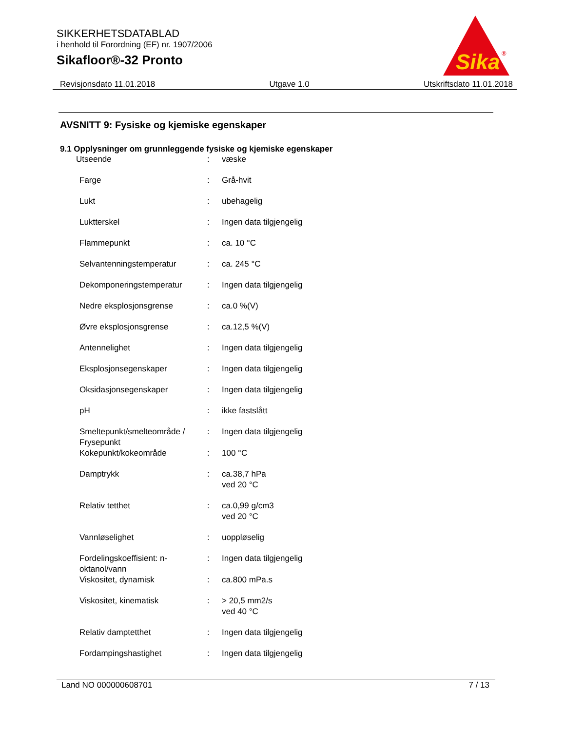SIKKERHETSDATABLAD
i henhold til Forordning (EF) nr. 1907/2006
Sikafloor®-32 Pronto
Sika
®
Revisjonsdato 11.01.2018 Utgave 1.0 Utskriftsdato 11.01.2018
AVSNITT 9: Fysiske og kjemiske egenskaper
9.1 Opplysninger om grunnleggende fysiske og kjemiske egenskaper
| Utseende | : | væske |
| Farge | : | Grå-hvit |
| Lukt | : | ubehagelig |
| Luktterskel | : | Ingen data tilgjengelig |
| Flammepunkt | : | ca. 10 °C |
| Selvantenningstemperatur | : | ca. 245 °C |
| Dekomponeringstemperatur | : | Ingen data tilgjengelig |
| Nedre eksplosjonsgrense | : | ca.0 %(V) |
| Øvre eksplosjonsgrense | : | ca.12,5 %(V) |
| Antennelighet | : | Ingen data tilgjengelig |
| Eksplosjonsegenskaper | : | Ingen data tilgjengelig |
| Oksidasjonsegenskaper | : | Ingen data tilgjengelig |
| pH | : | ikke fastslått |
| Smeltepunkt/smelteområde / Frysepunkt | : | Ingen data tilgjengelig |
| Kokepunkt/kokeområde | : | 100 °C |
| Damptrykk | : | ca.38,7 hPa ved 20 °C |
| Relativ tetthet | : | ca.0,99 g/cm3 ved 20 °C |
| Vannløselighet | : | uoppløselig |
| Fordelingskoeffisient: n-oktanol/vann | : | Ingen data tilgjengelig |
| Viskositet, dynamisk | : | ca.800 mPa.s |
| Viskositet, kinematisk | : | > 20,5 mm2/s ved 40 °C |
| Relativ damptetthet | : | Ingen data tilgjengelig |
| Fordampingshastighet | : | Ingen data tilgjengelig |
Land NO 000000608701 7 / 13